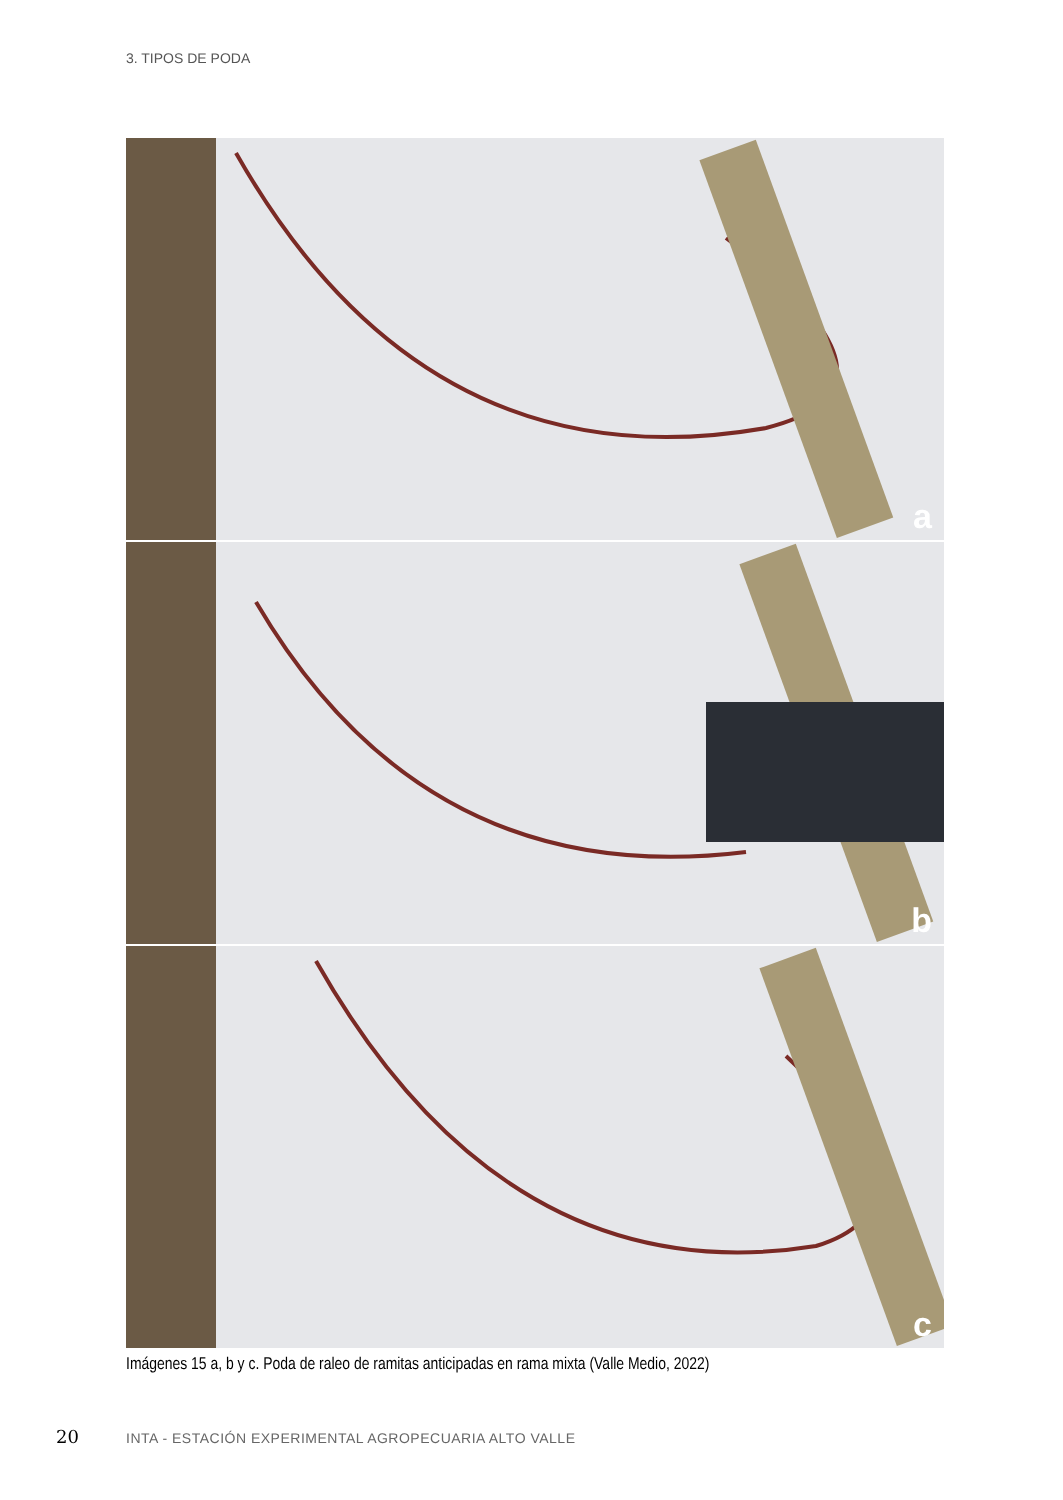3. TIPOS DE PODA
a
b
c
Imágenes 15 a, b y c. Poda de raleo de ramitas anticipadas en rama mixta (Valle Medio, 2022)
20
INTA - ESTACIÓN EXPERIMENTAL AGROPECUARIA ALTO VALLE